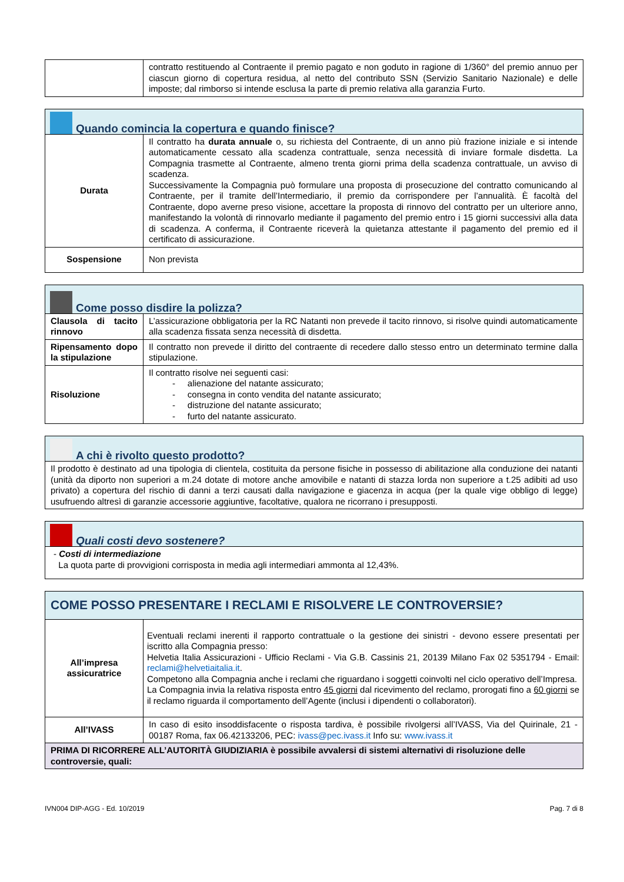| | contratto restituendo al Contraente il premio pagato e non goduto in ragione di 1/360° del premio annuo per ciascun giorno di copertura residua, al netto del contributo SSN (Servizio Sanitario Nazionale) e delle imposte; dal rimborso si intende esclusa la parte di premio relativa alla garanzia Furto. |
| Quando comincia la copertura e quando finisce? | |
| --- | --- |
| Durata | Il contratto ha durata annuale o, su richiesta del Contraente, di un anno più frazione iniziale e si intende automaticamente cessato alla scadenza contrattuale, senza necessità di inviare formale disdetta. La Compagnia trasmette al Contraente, almeno trenta giorni prima della scadenza contrattuale, un avviso di scadenza. Successivamente la Compagnia può formulare una proposta di prosecuzione del contratto comunicando al Contraente, per il tramite dell’Intermediario, il premio da corrispondere per l’annualità. È facoltà del Contraente, dopo averne preso visione, accettare la proposta di rinnovo del contratto per un ulteriore anno, manifestando la volontà di rinnovarlo mediante il pagamento del premio entro i 15 giorni successivi alla data di scadenza. A conferma, il Contraente riceverà la quietanza attestante il pagamento del premio ed il certificato di assicurazione. |
| Sospensione | Non prevista |
| Come posso disdire la polizza? | |
| --- | --- |
| Clausola di tacito rinnovo | L’assicurazione obbligatoria per la RC Natanti non prevede il tacito rinnovo, si risolve quindi automaticamente alla scadenza fissata senza necessità di disdetta. |
| Ripensamento dopo la stipulazione | Il contratto non prevede il diritto del contraente di recedere dallo stesso entro un determinato termine dalla stipulazione. |
| Risoluzione | Il contratto risolve nei seguenti casi: - alienazione del natante assicurato; - consegna in conto vendita del natante assicurato; - distruzione del natante assicurato; - furto del natante assicurato. |
| A chi è rivolto questo prodotto? |
| --- |
| Il prodotto è destinato ad una tipologia di clientela, costituita da persone fisiche in possesso di abilitazione alla conduzione dei natanti (unità da diporto non superiori a m.24 dotate di motore anche amovibile e natanti di stazza lorda non superiore a t.25 adibiti ad uso privato) a copertura del rischio di danni a terzi causati dalla navigazione e giacenza in acqua (per la quale vige obbligo di legge) usufruendo altresì di garanzie accessorie aggiuntive, facoltative, qualora ne ricorrano i presupposti. |
| Quali costi devo sostenere? |
| --- |
| - Costi di intermediazione La quota parte di provvigioni corrisposta in media agli intermediari ammonta al 12,43%. |
| COME POSSO PRESENTARE I RECLAMI E RISOLVERE LE CONTROVERSIE? | |
| --- | --- |
| All’impresa assicuratrice | Eventuali reclami inerenti il rapporto contrattuale o la gestione dei sinistri - devono essere presentati per iscritto alla Compagnia presso: Helvetia Italia Assicurazioni - Ufficio Reclami - Via G.B. Cassinis 21, 20139 Milano Fax 02 5351794 - Email: reclami@helvetiaitalia.it . Competono alla Compagnia anche i reclami che riguardano i soggetti coinvolti nel ciclo operativo dell’Impresa. La Compagnia invia la relativa risposta entro 45 giorni dal ricevimento del reclamo, prorogati fino a 60 giorni se il reclamo riguarda il comportamento dell’Agente (inclusi i dipendenti o collaboratori). |
| All’IVASS | In caso di esito insoddisfacente o risposta tardiva, è possibile rivolgersi all’IVASS, Via del Quirinale, 21 - 00187 Roma, fax 06.42133206, PEC: ivass@pec.ivass.it Info su: www.ivass.it |
| PRIMA DI RICORRERE ALL’AUTORITÀ GIUDIZIARIA è possibile avvalersi di sistemi alternativi di risoluzione delle controversie, quali: | |
IVN004 DIP-AGG - Ed. 10/2019 Pag. 7 di 8